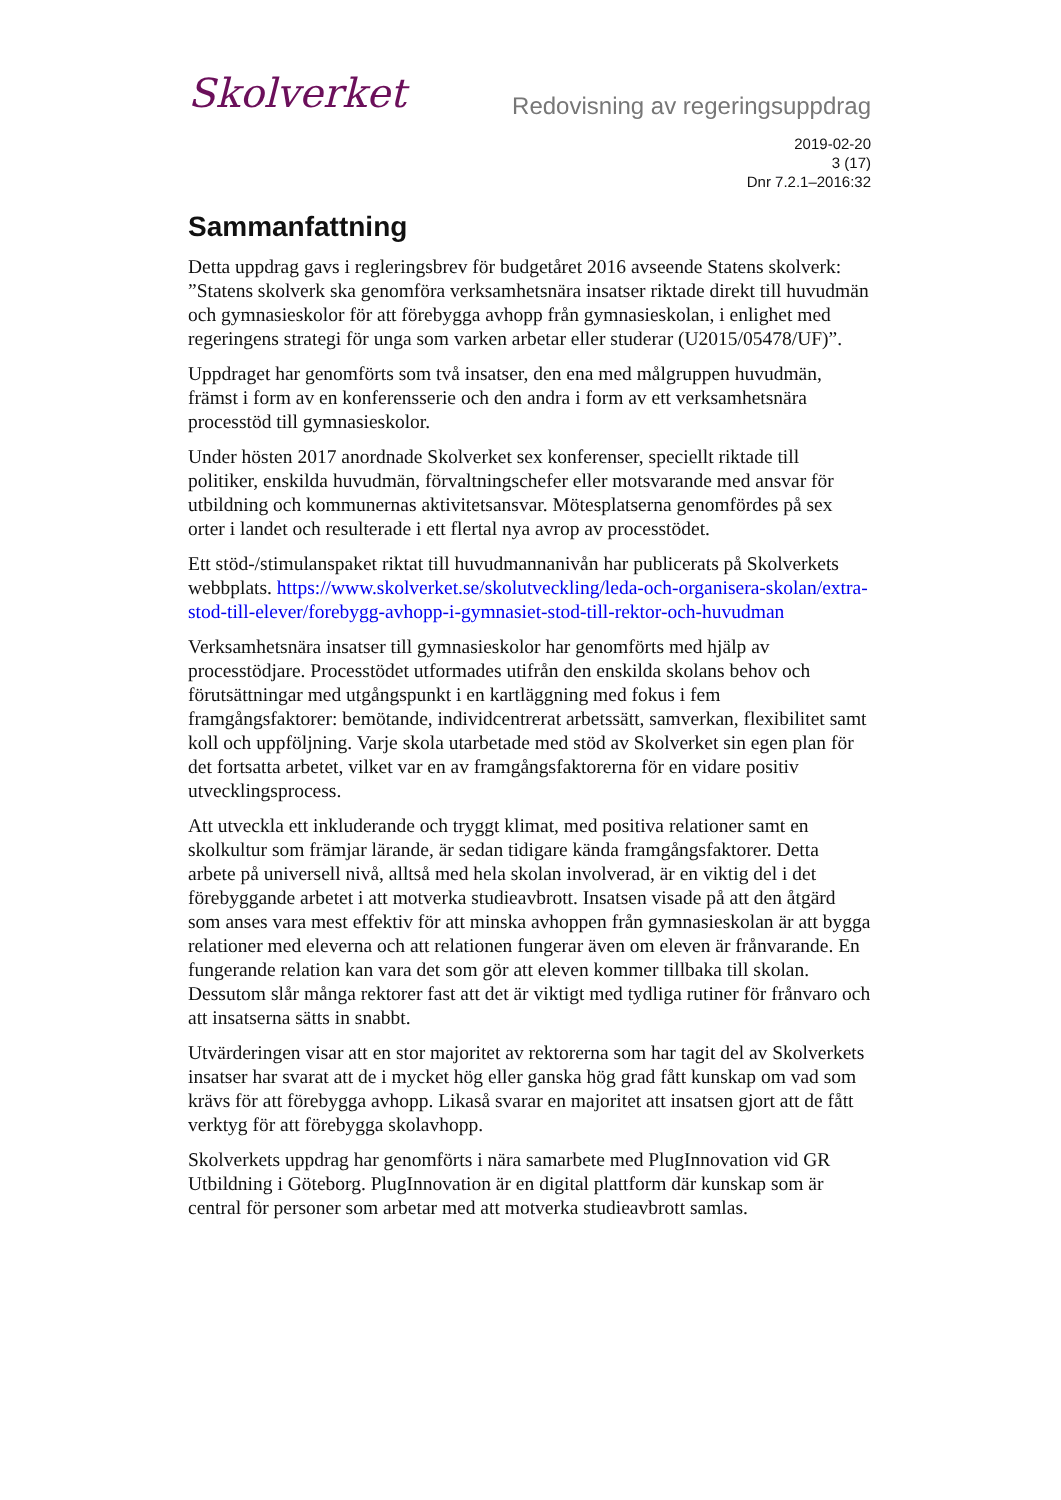Skolverket
Redovisning av regeringsuppdrag
2019-02-20
3 (17)
Dnr 7.2.1–2016:32
Sammanfattning
Detta uppdrag gavs i regleringsbrev för budgetåret 2016 avseende Statens skolverk: ”Statens skolverk ska genomföra verksamhetsnära insatser riktade direkt till huvudmän och gymnasieskolor för att förebygga avhopp från gymnasieskolan, i enlighet med regeringens strategi för unga som varken arbetar eller studerar (U2015/05478/UF)”.
Uppdraget har genomförts som två insatser, den ena med målgruppen huvudmän, främst i form av en konferensserie och den andra i form av ett verksamhetsnära processtöd till gymnasieskolor.
Under hösten 2017 anordnade Skolverket sex konferenser, speciellt riktade till politiker, enskilda huvudmän, förvaltningschefer eller motsvarande med ansvar för utbildning och kommunernas aktivitetsansvar. Mötesplatserna genomfördes på sex orter i landet och resulterade i ett flertal nya avrop av processtödet.
Ett stöd-/stimulanspaket riktat till huvudmannanivån har publicerats på Skolverkets webbplats. https://www.skolverket.se/skolutveckling/leda-och-organisera-skolan/extra-stod-till-elever/forebygg-avhopp-i-gymnasiet-stod-till-rektor-och-huvudman
Verksamhetsnära insatser till gymnasieskolor har genomförts med hjälp av processtödjare. Processtödet utformades utifrån den enskilda skolans behov och förutsättningar med utgångspunkt i en kartläggning med fokus i fem framgångsfaktorer: bemötande, individcentrerat arbetssätt, samverkan, flexibilitet samt koll och uppföljning. Varje skola utarbetade med stöd av Skolverket sin egen plan för det fortsatta arbetet, vilket var en av framgångsfaktorerna för en vidare positiv utvecklingsprocess.
Att utveckla ett inkluderande och tryggt klimat, med positiva relationer samt en skolkultur som främjar lärande, är sedan tidigare kända framgångsfaktorer. Detta arbete på universell nivå, alltså med hela skolan involverad, är en viktig del i det förebyggande arbetet i att motverka studieavbrott. Insatsen visade på att den åtgärd som anses vara mest effektiv för att minska avhoppen från gymnasieskolan är att bygga relationer med eleverna och att relationen fungerar även om eleven är frånvarande. En fungerande relation kan vara det som gör att eleven kommer tillbaka till skolan. Dessutom slår många rektorer fast att det är viktigt med tydliga rutiner för frånvaro och att insatserna sätts in snabbt.
Utvärderingen visar att en stor majoritet av rektorerna som har tagit del av Skolverkets insatser har svarat att de i mycket hög eller ganska hög grad fått kunskap om vad som krävs för att förebygga avhopp. Likaså svarar en majoritet att insatsen gjort att de fått verktyg för att förebygga skolavhopp.
Skolverkets uppdrag har genomförts i nära samarbete med PlugInnovation vid GR Utbildning i Göteborg. PlugInnovation är en digital plattform där kunskap som är central för personer som arbetar med att motverka studieavbrott samlas.